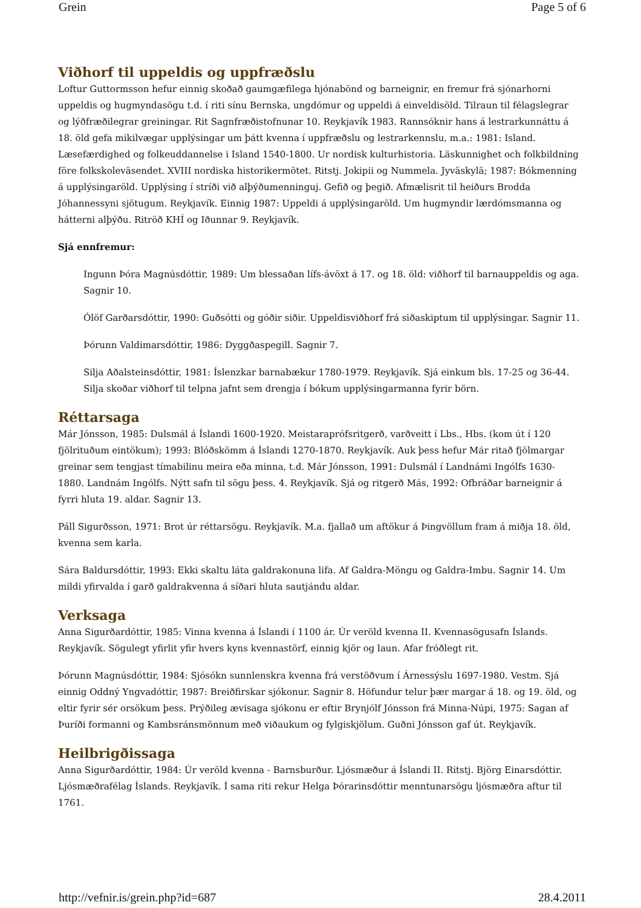Grein Page 5 of 6
Viðhorf til uppeldis og uppfræðslu
Loftur Guttormsson hefur einnig skoðað gaumgæfilega hjónabönd og barneignir, en fremur frá sjónarhorni uppeldis og hugmyndasögu t.d. í riti sínu Bernska, ungdómur og uppeldi á einveldisöld. Tilraun til félagslegrar og lýðfræðilegrar greiningar. Rit Sagnfræðistofnunar 10. Reykjavík 1983. Rannsóknir hans á lestrarkunnáttu á 18. öld gefa mikilvægar upplýsingar um þátt kvenna í uppfræðslu og lestrarkennslu, m.a.: 1981: Island. Læsefærdighed og folkeuddannelse i Island 1540-1800. Ur nordisk kulturhistoria. Läskunnighet och folkbildning före folkskoleväsendet. XVIII nordiska historikermötet. Ritstj. Jokipii og Nummela. Jyväskylä; 1987: Bókmenning á upplýsingaröld. Upplýsing í stríði við alþýðumenninguj. Gefið og þegið. Afmælisrit til heiðurs Brodda Jóhannessyni sjötugum. Reykjavík. Einnig 1987: Uppeldi á upplýsingaröld. Um hugmyndir lærdómsmanna og hátterni alþýðu. Ritröð KHÍ og Iðunnar 9. Reykjavík.
Sjá ennfremur:
Ingunn Þóra Magnúsdóttir, 1989: Um blessaðan lífs-ávöxt á 17. og 18. öld: viðhorf til barnauppeldis og aga. Sagnir 10.
Ólöf Garðarsdóttir, 1990: Guðsótti og góðir siðir. Uppeldisviðhorf frá siðaskiptum til upplýsingar. Sagnir 11.
Þórunn Valdimarsdóttir, 1986: Dyggðaspegill. Sagnir 7.
Silja Aðalsteinsdóttir, 1981: Íslenzkar barnabækur 1780-1979. Reykjavík. Sjá einkum bls. 17-25 og 36-44. Silja skoðar viðhorf til telpna jafnt sem drengja í bókum upplýsingarmanna fyrir börn.
Réttarsaga
Már Jónsson, 1985: Dulsmál á Íslandi 1600-1920. Meistaraprófsritgerð, varðveitt í Lbs., Hbs. (kom út í 120 fjölrituðum eintökum); 1993: Blóðskömm á Íslandi 1270-1870. Reykjavík. Auk þess hefur Már ritað fjölmargar greinar sem tengjast tímabilinu meira eða minna, t.d. Már Jónsson, 1991: Dulsmál í Landnámi Ingólfs 1630-1880. Landnám Ingólfs. Nýtt safn til sögu þess. 4. Reykjavík. Sjá og ritgerð Más, 1992: Ofbráðar barneignir á fyrri hluta 19. aldar. Sagnir 13.
Páll Sigurðsson, 1971: Brot úr réttarsögu. Reykjavík. M.a. fjallað um aftökur á Þingvöllum fram á miðja 18. öld, kvenna sem karla.
Sára Baldursdóttir, 1993: Ekki skaltu láta galdrakonuna lifa. Af Galdra-Möngu og Galdra-Imbu. Sagnir 14. Um mildi yfirvalda í garð galdrakvenna á síðari hluta sautjándu aldar.
Verksaga
Anna Sigurðardóttir, 1985: Vinna kvenna á Íslandi í 1100 ár. Úr veröld kvenna II. Kvennasögusafn Íslands. Reykjavík. Sögulegt yfirlit yfir hvers kyns kvennastörf, einnig kjör og laun. Afar fróðlegt rit.
Þórunn Magnúsdóttir, 1984: Sjósókn sunnlenskra kvenna frá verstöðvum í Árnessýslu 1697-1980. Vestm. Sjá einnig Oddný Yngvadóttir, 1987: Breiðfirskar sjókonur. Sagnir 8. Höfundur telur þær margar á 18. og 19. öld, og eltir fyrir sér orsökum þess. Prýðileg ævisaga sjókonu er eftir Brynjólf Jónsson frá Minna-Núpi, 1975: Sagan af Þuríði formanni og Kambsránsmönnum með viðaukum og fylgiskjölum. Guðni Jónsson gaf út. Reykjavík.
Heilbrigðissaga
Anna Sigurðardóttir, 1984: Úr veröld kvenna - Barnsburður. Ljósmæður á Íslandi II. Ritstj. Björg Einarsdóttir. Ljósmæðrafélag Íslands. Reykjavík. Í sama riti rekur Helga Þórarinsdóttir menntunarsögu ljósmæðra aftur til 1761.
http://vefnir.is/grein.php?id=687 28.4.2011